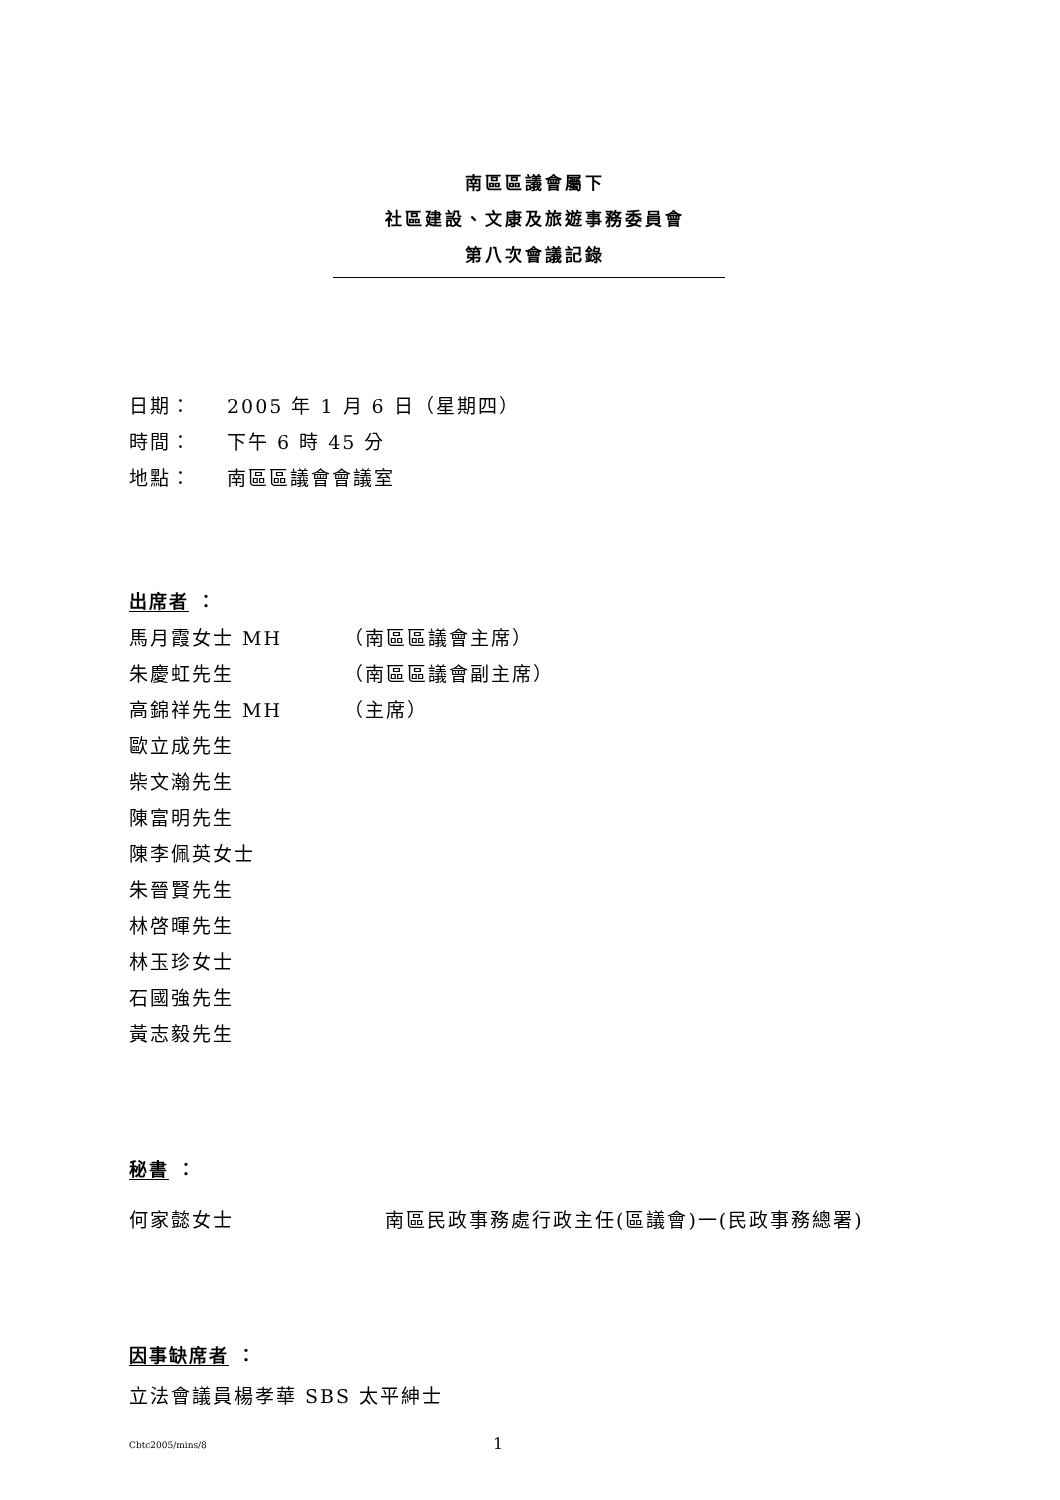南區區議會屬下
社區建設、文康及旅遊事務委員會
第八次會議記錄
日期： 2005 年 1 月 6 日（星期四）
時間： 下午 6 時 45 分
地點： 南區區議會會議室
出席者 ：
馬月霞女士 MH （南區區議會主席）
朱慶虹先生 （南區區議會副主席）
高錦祥先生 MH （主席）
歐立成先生
柴文瀚先生
陳富明先生
陳李佩英女士
朱晉賢先生
林啓暉先生
林玉珍女士
石國強先生
黃志毅先生
秘書 ：
何家懿女士 南區民政事務處行政主任(區議會)一(民政事務總署)
因事缺席者 ：
立法會議員楊孝華 SBS 太平紳士
Cbtc2005/mins/8 1